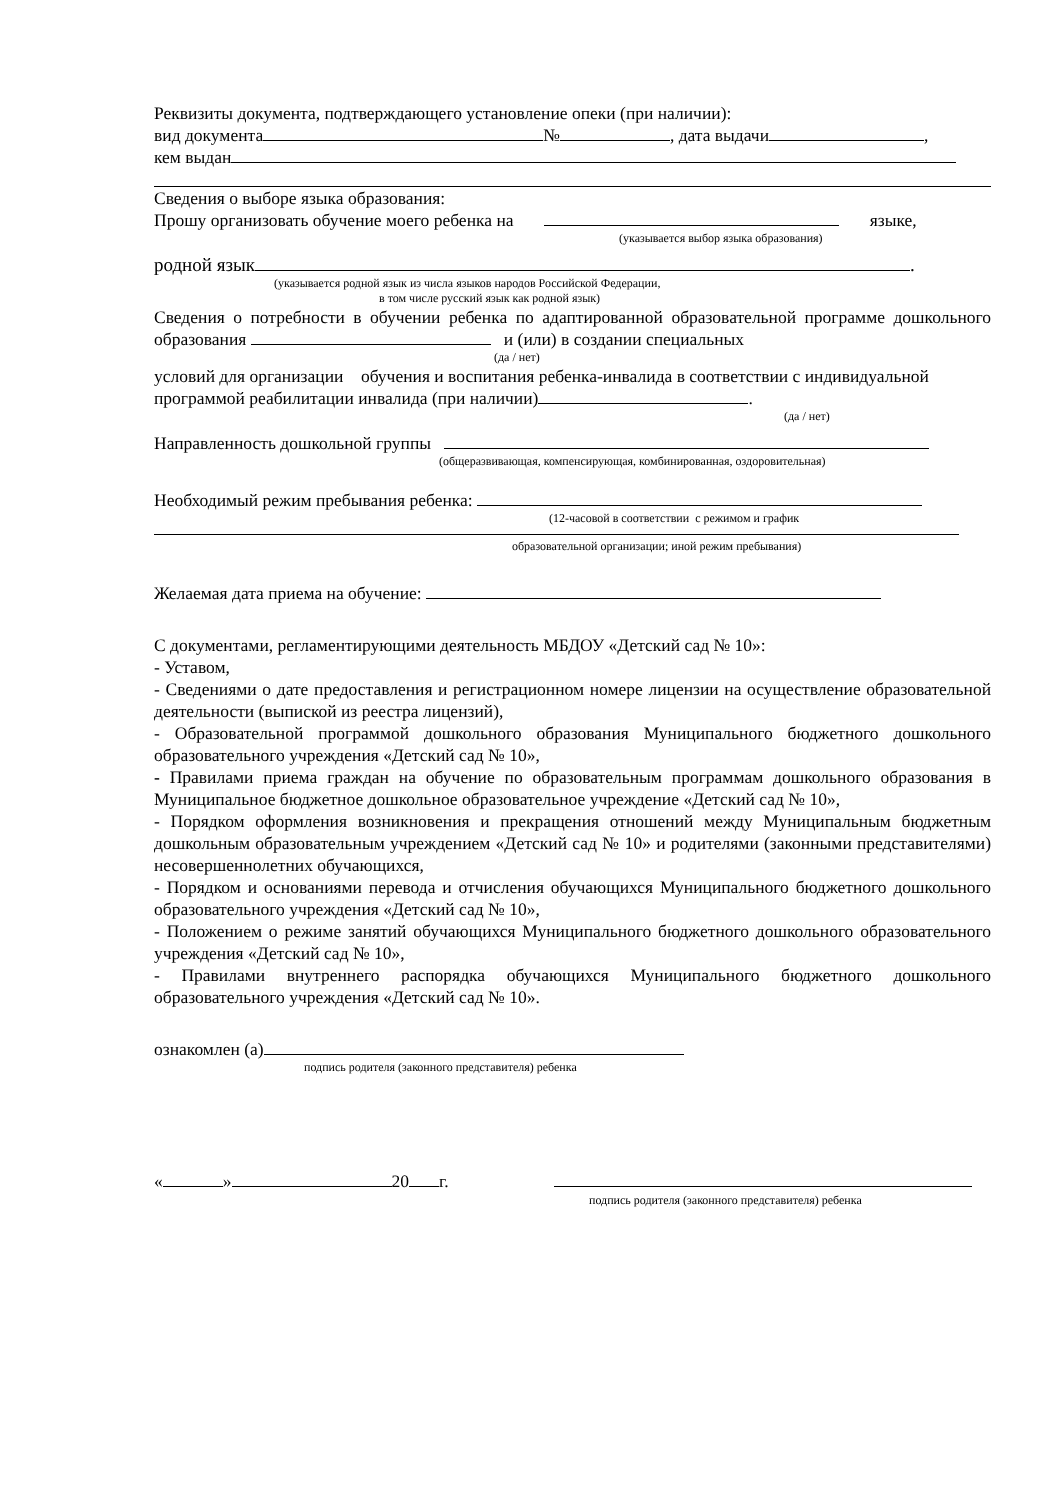Реквизиты документа, подтверждающего установление опеки (при наличии):
вид документа № , дата выдачи ,
кем выдан
Сведения о выборе языка образования:
Прошу организовать обучение моего ребенка на языке,
(указывается выбор языка образования)
родной язык .
(указывается родной язык из числа языков народов Российской Федерации,
в том числе русский язык как родной язык)
Сведения о потребности в обучении ребенка по адаптированной образовательной программе дошкольного образования и (или) в создании специальных
(да / нет)
условий для организации обучения и воспитания ребенка-инвалида в соответствии с индивидуальной программой реабилитации инвалида (при наличии) .
(да / нет)
Направленность дошкольной группы
(общеразвивающая, компенсирующая, комбинированная, оздоровительная)
Необходимый режим пребывания ребенка:
(12-часовой в соответствии с режимом и график
образовательной организации; иной режим пребывания)
Желаемая дата приема на обучение:
С документами, регламентирующими деятельность МБДОУ «Детский сад № 10»:
- Уставом,
- Сведениями о дате предоставления и регистрационном номере лицензии на осуществление образовательной деятельности (выпиской из реестра лицензий),
- Образовательной программой дошкольного образования Муниципального бюджетного дошкольного образовательного учреждения «Детский сад № 10»,
- Правилами приема граждан на обучение по образовательным программам дошкольного образования в Муниципальное бюджетное дошкольное образовательное учреждение «Детский сад № 10»,
- Порядком оформления возникновения и прекращения отношений между Муниципальным бюджетным дошкольным образовательным учреждением «Детский сад № 10» и родителями (законными представителями) несовершеннолетних обучающихся,
- Порядком и основаниями перевода и отчисления обучающихся Муниципального бюджетного дошкольного образовательного учреждения «Детский сад № 10»,
- Положением о режиме занятий обучающихся Муниципального бюджетного дошкольного образовательного учреждения «Детский сад № 10»,
- Правилами внутреннего распорядка обучающихся Муниципального бюджетного дошкольного образовательного учреждения «Детский сад № 10».
ознакомлен (а)
подпись родителя (законного представителя) ребенка
« » 20 г.
подпись родителя (законного представителя) ребенка